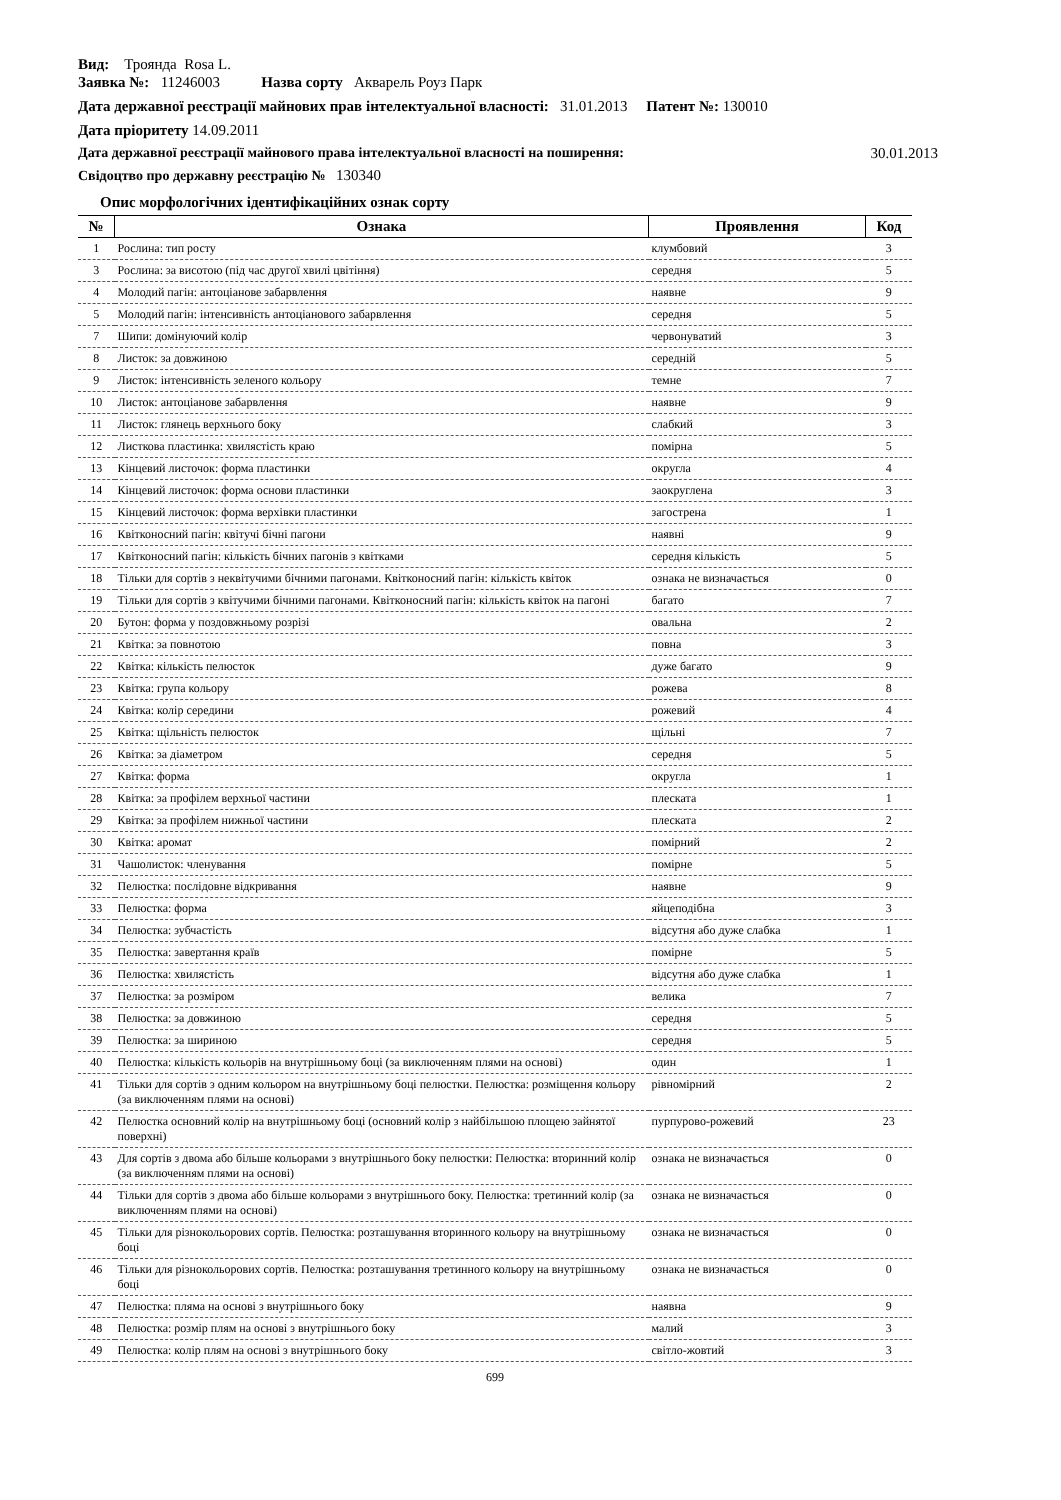Вид: Троянда Rosa L.
Заявка №: 11246003 Назва сорту Акварель Роуз Парк
Дата державної реєстрації майнових прав інтелектуальної власності: 31.01.2013 Патент №: 130010
Дата пріоритету 14.09.2011
Дата державної реєстрації майнового права інтелектуальної власності на поширення: 30.01.2013
Свідоцтво про державну реєстрацію № 130340
Опис морфологічних ідентифікаційних ознак сорту
| № | Ознака | Прояв­лення | Код |
| --- | --- | --- | --- |
| 1 | Рослина: тип росту | клумбовий | 3 |
| 3 | Рослина: за висотою (під час другої хвилі цвітіння) | середня | 5 |
| 4 | Молодий пагін: антоціанове забарвлення | наявне | 9 |
| 5 | Молодий пагін: інтенсивність антоціанового забарвлення | середня | 5 |
| 7 | Шипи: домінуючий колір | червонуватий | 3 |
| 8 | Листок: за довжиною | середній | 5 |
| 9 | Листок: інтенсивність зеленого кольору | темне | 7 |
| 10 | Листок: антоціанове забарвлення | наявне | 9 |
| 11 | Листок: глянець верхнього боку | слабкий | 3 |
| 12 | Листкова пластинка: хвилястість краю | помірна | 5 |
| 13 | Кінцевий листочок: форма пластинки | округла | 4 |
| 14 | Кінцевий листочок: форма основи пластинки | заокруглена | 3 |
| 15 | Кінцевий листочок: форма верхівки пластинки | загострена | 1 |
| 16 | Квітконосний пагін: квітучі бічні пагони | наявні | 9 |
| 17 | Квітконосний пагін: кількість бічних пагонів з квітками | середня кількість | 5 |
| 18 | Тільки для сортів з неквітучими бічними пагонами. Квітконосний пагін: кількість квіток | ознака не визначається | 0 |
| 19 | Тільки для сортів з квітучими бічними пагонами. Квітконосний пагін: кількість квіток на пагоні | багато | 7 |
| 20 | Бутон: форма у поздовжньому розрізі | овальна | 2 |
| 21 | Квітка: за повнотою | повна | 3 |
| 22 | Квітка: кількість пелюсток | дуже багато | 9 |
| 23 | Квітка: група кольору | рожева | 8 |
| 24 | Квітка: колір середини | рожевий | 4 |
| 25 | Квітка: щільність пелюсток | щільні | 7 |
| 26 | Квітка: за діаметром | середня | 5 |
| 27 | Квітка: форма | округла | 1 |
| 28 | Квітка: за профілем верхньої частини | плеската | 1 |
| 29 | Квітка: за профілем нижньої частини | плеската | 2 |
| 30 | Квітка: аромат | помірний | 2 |
| 31 | Чашолисток: членування | помірне | 5 |
| 32 | Пелюстка: послідовне відкривання | наявне | 9 |
| 33 | Пелюстка: форма | яйцеподібна | 3 |
| 34 | Пелюстка: зубчастість | відсутня або дуже слабка | 1 |
| 35 | Пелюстка: завертання країв | помірне | 5 |
| 36 | Пелюстка: хвилястість | відсутня або дуже слабка | 1 |
| 37 | Пелюстка: за розміром | велика | 7 |
| 38 | Пелюстка: за довжиною | середня | 5 |
| 39 | Пелюстка: за шириною | середня | 5 |
| 40 | Пелюстка: кількість кольорів на внутрішньому боці (за виключенням плями на основі) | один | 1 |
| 41 | Тільки для сортів з одним кольором на внутрішньому боці пелюстки. Пелюстка: розміщення кольору (за виключенням плями на основі) | рівномірний | 2 |
| 42 | Пелюстка основний колір на внутрішньому боці (основний колір з найбільшою площею зайнятої поверхні) | пурпурово-рожевий | 23 |
| 43 | Для сортів з двома або більше кольорами з внутрішнього боку пелюстки: Пелюстка: вторинний колір (за виключенням плями на основі) | ознака не визначається | 0 |
| 44 | Тільки для сортів з двома або більше кольорами з внутрішнього боку. Пелюстка: третинний колір (за виключенням плями на основі) | ознака не визначається | 0 |
| 45 | Тільки для різнокольорових сортів. Пелюстка: розташування вторинного кольору на внутрішньому боці | ознака не визначається | 0 |
| 46 | Тільки для різнокольорових сортів. Пелюстка: розташування третинного кольору на внутрішньому боці | ознака не визначається | 0 |
| 47 | Пелюстка: пляма на основі з внутрішнього боку | наявна | 9 |
| 48 | Пелюстка: розмір плям на основі з внутрішнього боку | малий | 3 |
| 49 | Пелюстка: колір плям на основі з внутрішнього боку | світло-жовтий | 3 |
699